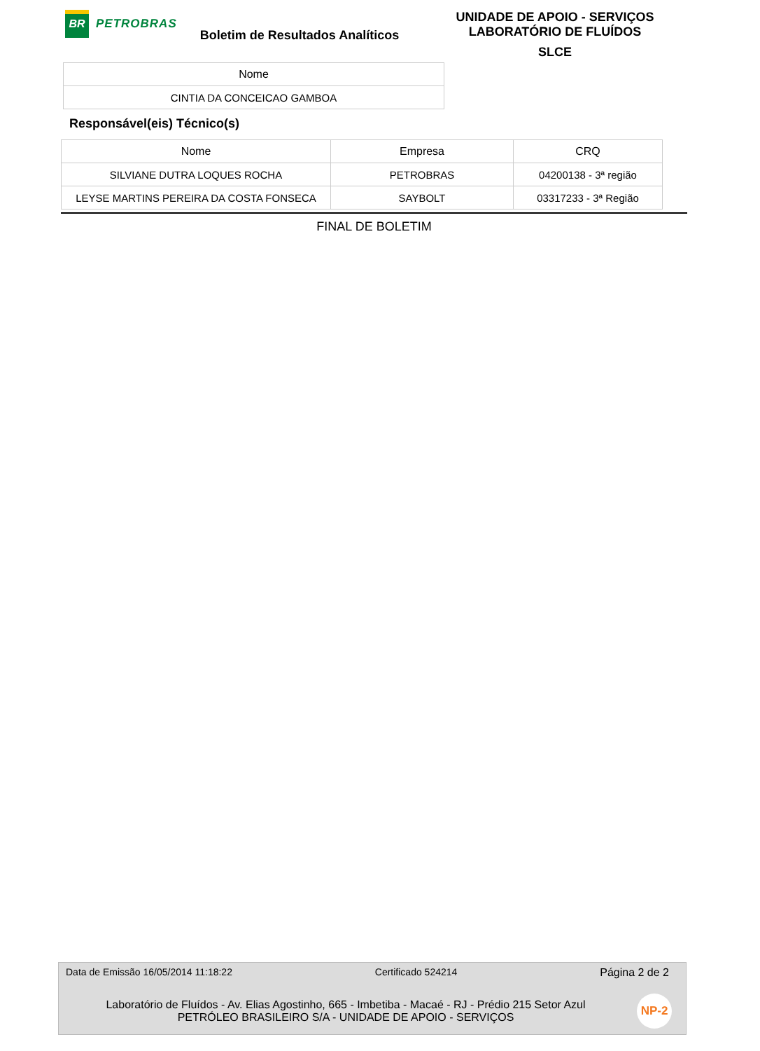BR
PETROBRAS
Boletim de Resultados Analíticos
UNIDADE DE APOIO - SERVIÇOS
LABORATÓRIO DE FLUÍDOS
SLCE
| Nome |
| --- |
| CINTIA DA CONCEICAO GAMBOA |
Responsável(eis) Técnico(s)
| Nome | Empresa | CRQ |
| --- | --- | --- |
| SILVIANE DUTRA LOQUES ROCHA | PETROBRAS | 04200138 - 3ª região |
| LEYSE MARTINS PEREIRA DA COSTA FONSECA | SAYBOLT | 03317233 - 3ª Região |
FINAL DE BOLETIM
Data de Emissão 16/05/2014 11:18:22 Certificado 524214 Página 2 de 2
Laboratório de Fluídos - Av. Elias Agostinho, 665 - Imbetiba - Macaé - RJ - Prédio 215 Setor Azul
PETRÓLEO BRASILEIRO S/A - UNIDADE DE APOIO - SERVIÇOS
NP-2